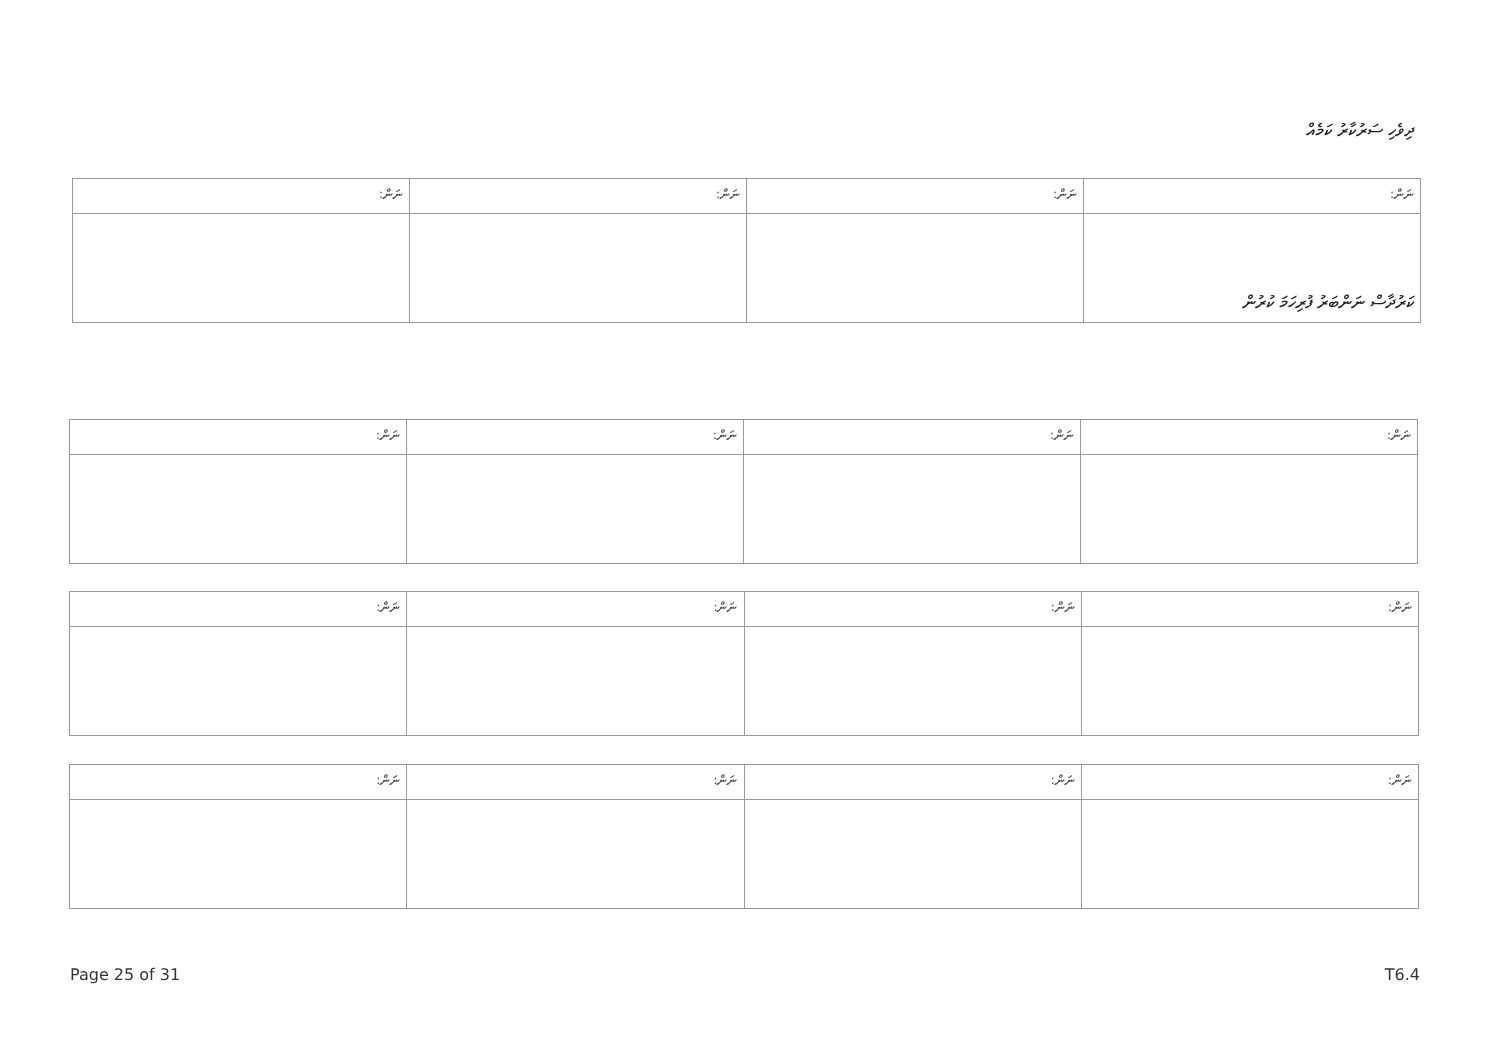ދިވެހި ސަރުކާރު ކަމެއް
| ނަން: | ނަން: | ނަން: | ނަން: |
| --- | --- | --- | --- |
ކަރުދާސް ނަންބަރު ފުރިހަމަ ކުރުން
| ނަން: | ނަން: | ނަން: | ނަން: |
| --- | --- | --- | --- |
| ނަން: | ނަން: | ނަން: | ނަން: |
| --- | --- | --- | --- |
| ނަން: | ނަން: | ނަން: | ނަން: |
| --- | --- | --- | --- |
Page 25 of 31 T6.4